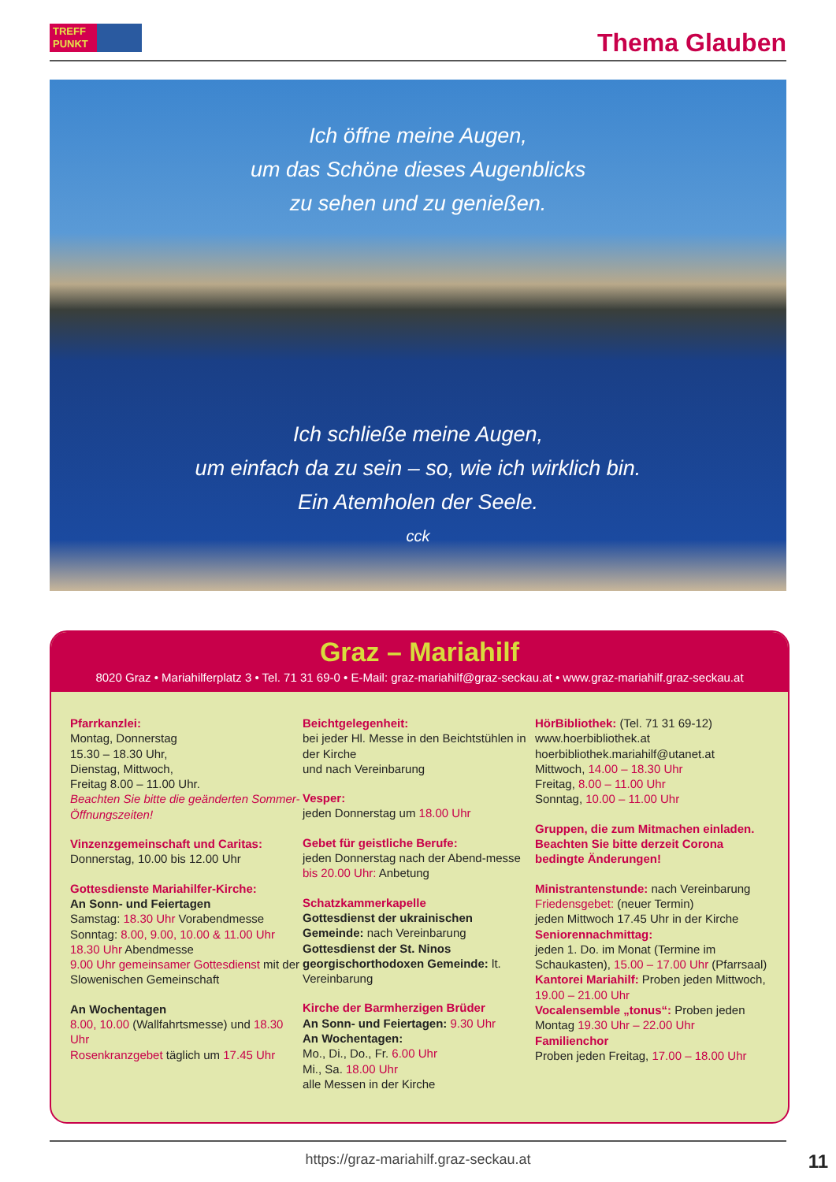TREFF PUNKT Thema Glauben
Ich öffne meine Augen,
um das Schöne dieses Augenblicks
zu sehen und zu genießen.
Ich schließe meine Augen,
um einfach da zu sein – so, wie ich wirklich bin.
Ein Atemholen der Seele.
cck
Graz – Mariahilf
8020 Graz • Mariahilferplatz 3 • Tel. 71 31 69-0 • E-Mail: graz-mariahilf@graz-seckau.at • www.graz-mariahilf.graz-seckau.at
Pfarrkanzlei:
Montag, Donnerstag
15.30 – 18.30 Uhr,
Dienstag, Mittwoch,
Freitag 8.00 – 11.00 Uhr.
Beachten Sie bitte die geänderten Sommer-Öffnungszeiten!
Vinzenzgemeinschaft und Caritas:
Donnerstag, 10.00 bis 12.00 Uhr
Gottesdienste Mariahilfer-Kirche:
An Sonn- und Feiertagen
Samstag: 18.30 Uhr Vorabendmesse
Sonntag: 8.00, 9.00, 10.00 & 11.00 Uhr
18.30 Uhr Abendmesse
9.00 Uhr gemeinsamer Gottesdienst mit der Slowenischen Gemeinschaft
An Wochentagen
8.00, 10.00 (Wallfahrtsmesse) und 18.30 Uhr
Rosenkranzgebet täglich um 17.45 Uhr
Beichtgelegenheit:
bei jeder Hl. Messe in den Beichtstühlen in der Kirche
und nach Vereinbarung
Vesper:
jeden Donnerstag um 18.00 Uhr
Gebet für geistliche Berufe:
jeden Donnerstag nach der Abend-messe bis 20.00 Uhr: Anbetung
Schatzkammerkapelle
Gottesdienst der ukrainischen Gemeinde: nach Vereinbarung
Gottesdienst der St. Ninos georgischorthodoxen Gemeinde: lt. Vereinbarung
Kirche der Barmherzigen Brüder
An Sonn- und Feiertagen: 9.30 Uhr
An Wochentagen:
Mo., Di., Do., Fr. 6.00 Uhr
Mi., Sa. 18.00 Uhr
alle Messen in der Kirche
HörBibliothek: (Tel. 71 31 69-12)
www.hoerbibliothek.at
hoerbibliothek.mariahilf@utanet.at
Mittwoch, 14.00 – 18.30 Uhr
Freitag, 8.00 – 11.00 Uhr
Sonntag, 10.00 – 11.00 Uhr
Gruppen, die zum Mitmachen einladen. Beachten Sie bitte derzeit Corona bedingte Änderungen!
Ministrantenstunde: nach Vereinbarung
Friedensgebet: (neuer Termin)
jeden Mittwoch 17.45 Uhr in der Kirche
Seniorennachmittag:
jeden 1. Do. im Monat (Termine im Schaukasten), 15.00 – 17.00 Uhr (Pfarrsaal)
Kantorei Mariahilf: Proben jeden Mittwoch, 19.00 – 21.00 Uhr
Vocalensemble „tonus“: Proben jeden Montag 19.30 Uhr – 22.00 Uhr
Familienchor
Proben jeden Freitag, 17.00 – 18.00 Uhr
https://graz-mariahilf.graz-seckau.at
11